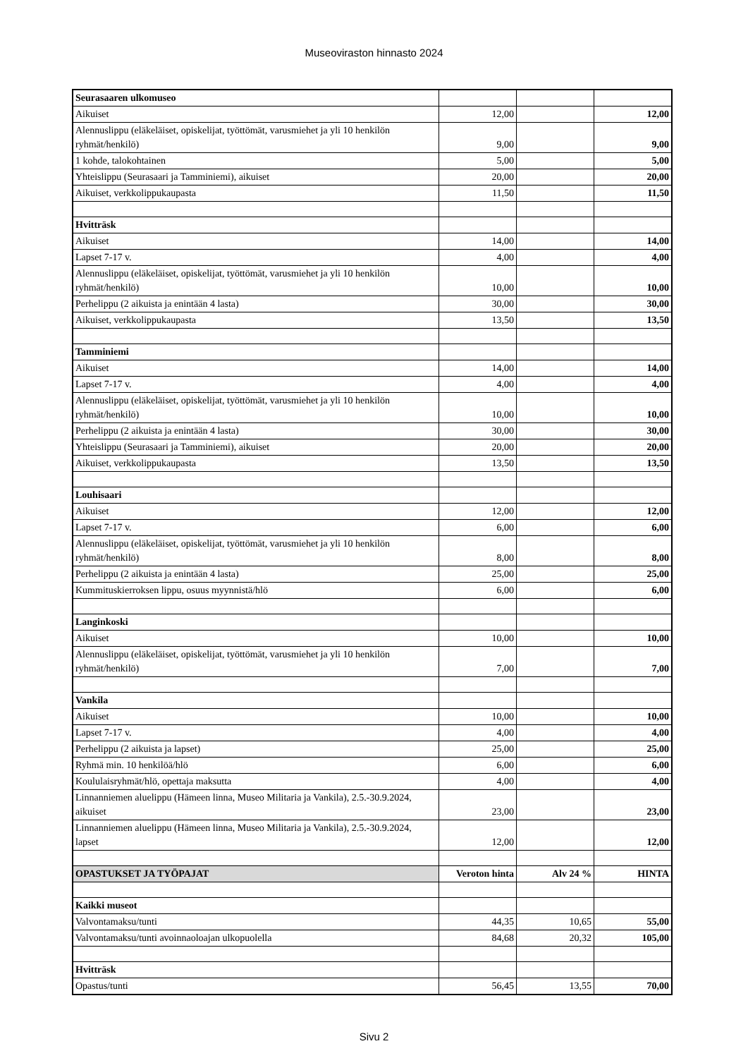Museoviraston hinnasto 2024
| Seurasaaren ulkomuseo | | | |
| Aikuiset | 12,00 | | 12,00 |
| Alennuslippu (eläkeläiset, opiskelijat, työttömät, varusmiehet ja yli 10 henkilön ryhmät/henkilö) | 9,00 | | 9,00 |
| 1 kohde, talokohtainen | 5,00 | | 5,00 |
| Yhteislippu (Seurasaari ja Tamminiemi), aikuiset | 20,00 | | 20,00 |
| Aikuiset, verkkolippukaupasta | 11,50 | | 11,50 |
| Hvitträsk | | | |
| Aikuiset | 14,00 | | 14,00 |
| Lapset 7-17 v. | 4,00 | | 4,00 |
| Alennuslippu (eläkeläiset, opiskelijat, työttömät, varusmiehet ja yli 10 henkilön ryhmät/henkilö) | 10,00 | | 10,00 |
| Perhelippu (2 aikuista ja enintään 4 lasta) | 30,00 | | 30,00 |
| Aikuiset, verkkolippukaupasta | 13,50 | | 13,50 |
| Tamminiemi | | | |
| Aikuiset | 14,00 | | 14,00 |
| Lapset 7-17 v. | 4,00 | | 4,00 |
| Alennuslippu (eläkeläiset, opiskelijat, työttömät, varusmiehet ja yli 10 henkilön ryhmät/henkilö) | 10,00 | | 10,00 |
| Perhelippu (2 aikuista ja enintään 4 lasta) | 30,00 | | 30,00 |
| Yhteislippu (Seurasaari ja Tamminiemi), aikuiset | 20,00 | | 20,00 |
| Aikuiset, verkkolippukaupasta | 13,50 | | 13,50 |
| Louhisaari | | | |
| Aikuiset | 12,00 | | 12,00 |
| Lapset 7-17 v. | 6,00 | | 6,00 |
| Alennuslippu (eläkeläiset, opiskelijat, työttömät, varusmiehet ja yli 10 henkilön ryhmät/henkilö) | 8,00 | | 8,00 |
| Perhelippu (2 aikuista ja enintään 4 lasta) | 25,00 | | 25,00 |
| Kummituskierroksen lippu, osuus myynnistä/hlö | 6,00 | | 6,00 |
| Langinkoski | | | |
| Aikuiset | 10,00 | | 10,00 |
| Alennuslippu (eläkeläiset, opiskelijat, työttömät, varusmiehet ja yli 10 henkilön ryhmät/henkilö) | 7,00 | | 7,00 |
| Vankila | | | |
| Aikuiset | 10,00 | | 10,00 |
| Lapset 7-17 v. | 4,00 | | 4,00 |
| Perhelippu (2 aikuista ja lapset) | 25,00 | | 25,00 |
| Ryhmä min. 10 henkilöä/hlö | 6,00 | | 6,00 |
| Koululaisryhmät/hlö, opettaja maksutta | 4,00 | | 4,00 |
| Linnanniemen aluelippu (Hämeen linna, Museo Militaria ja Vankila), 2.5.-30.9.2024, aikuiset | 23,00 | | 23,00 |
| Linnanniemen aluelippu (Hämeen linna, Museo Militaria ja Vankila), 2.5.-30.9.2024, lapset | 12,00 | | 12,00 |
| OPASTUKSET JA TYÖPAJAT | Veroton hinta | Alv 24 % | HINTA |
| Kaikki museot | | | |
| Valvontamaksu/tunti | 44,35 | 10,65 | 55,00 |
| Valvontamaksu/tunti avoinnaoloajan ulkopuolella | 84,68 | 20,32 | 105,00 |
| Hvitträsk | | | |
| Opastus/tunti | 56,45 | 13,55 | 70,00 |
Sivu 2